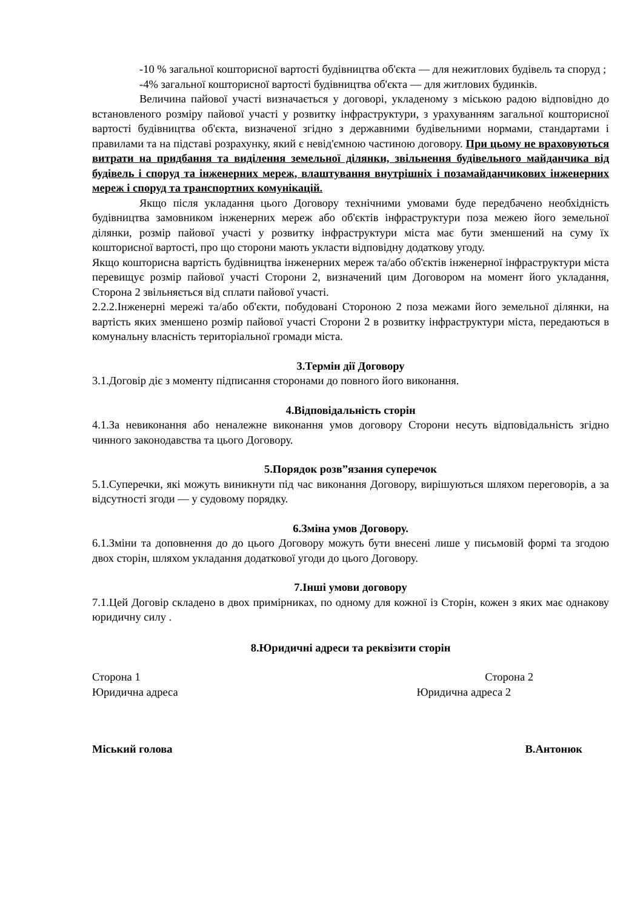-10 % загальної кошторисної вартості будівництва об'єкта — для нежитлових будівель та споруд ;
-4% загальної кошторисної вартості будівництва об'єкта — для житлових будинків.
Величина пайової участі визначається у договорі, укладеному з міською радою відповідно до встановленого розміру пайової участі у розвитку інфраструктури, з урахуванням загальної кошторисної вартості будівництва об'єкта, визначеної згідно з державними будівельними нормами, стандартами і правилами та на підставі розрахунку, який є невід'ємною частиною договору. При цьому не враховуються витрати на придбання та виділення земельної ділянки, звільнення будівельного майданчика від будівель і споруд та інженерних мереж, влаштування внутрішніх і позамайданчикових інженерних мереж і споруд та транспортних комунікацій.
Якщо після укладання цього Договору технічними умовами буде передбачено необхідність будівництва замовником інженерних мереж або об'єктів інфраструктури поза межею його земельної ділянки, розмір пайової участі у розвитку інфраструктури міста має бути зменшений на суму їх кошторисної вартості, про що сторони мають укласти відповідну додаткову угоду.
Якщо кошторисна вартість будівництва інженерних мереж та/або об'єктів інженерної інфраструктури міста перевищує розмір пайової участі Сторони 2, визначений цим Договором на момент його укладання, Сторона 2 звільняється від сплати пайової участі.
2.2.2.Інженерні мережі та/або об'єкти, побудовані Стороною 2 поза межами його земельної ділянки, на вартість яких зменшено розмір пайової участі Сторони 2 в розвитку інфраструктури міста, передаються в комунальну власність територіальної громади міста.
3.Термін дії Договору
3.1.Договір діє з моменту підписання сторонами до повного його виконання.
4.Відповідальність сторін
4.1.За невиконання або неналежне виконання умов договору Сторони несуть відповідальність згідно чинного законодавства та цього Договору.
5.Порядок розв”язання суперечок
5.1.Суперечки, які можуть виникнути під час виконання Договору, вирішуються шляхом переговорів, а за відсутності згоди — у судовому порядку.
6.Зміна умов Договору.
6.1.Зміни та доповнення до до цього Договору можуть бути внесені лише у письмовій формі та згодою двох сторін, шляхом укладання додаткової угоди до цього Договору.
7.Інші умови договору
7.1.Цей Договір складено в двох примірниках, по одному для кожної із Сторін, кожен з яких має однакову юридичну силу .
8.Юридичні адреси та реквізити сторін
Сторона 1 Сторона 2
Юридична адреса Юридична адреса 2
Міський голова В.Антонюк